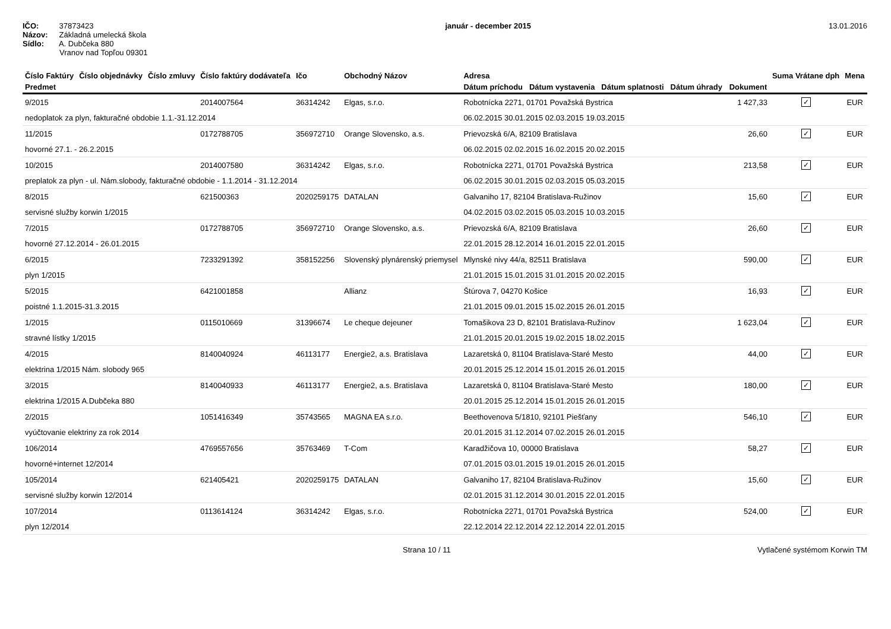IČO: 37873423
Názov: Základná umelecká škola
Sídlo: A. Dubčeka 880
Vranov nad Topľou 09301
január - december 2015 13.01.2016
| Číslo Faktúry | Číslo objednávky | Číslo zmluvy | Číslo faktúry dodávateľa | Ičo | Obchodný Názov | Adresa | | Suma Vrátane dph | Mena |
| --- | --- | --- | --- | --- | --- | --- | --- | --- | --- |
| Predmet | | | | | | Dátum príchodu Dátum vystavenia Dátum splatnosti Dátum úhrady | Dokument | | |
| 9/2015 | | | 2014007564 | 36314242 | Elgas, s.r.o. | Robotnícka 2271, 01701 Považská Bystrica | 1 427,33 | ✓ | EUR |
| nedoplatok za plyn, fakturačné obdobie 1.1.-31.12.2014 | | | | | | 06.02.2015 30.01.2015 02.03.2015 19.03.2015 | | | |
| 11/2015 | | | 0172788705 | 356972710 | Orange Slovensko, a.s. | Prievozská 6/A, 82109 Bratislava | 26,60 | ✓ | EUR |
| hovorné 27.1. - 26.2.2015 | | | | | | 06.02.2015 02.02.2015 16.02.2015 20.02.2015 | | | |
| 10/2015 | | | 2014007580 | 36314242 | Elgas, s.r.o. | Robotnícka 2271, 01701 Považská Bystrica | 213,58 | ✓ | EUR |
| preplatok za plyn - ul. Nám.slobody, fakturačné obdobie - 1.1.2014 - 31.12.2014 | | | | | | 06.02.2015 30.01.2015 02.03.2015 05.03.2015 | | | |
| 8/2015 | | | 621500363 | 2020259175 | DATALAN | Galvaniho 17, 82104 Bratislava-Ružinov | 15,60 | ✓ | EUR |
| servisné služby korwin 1/2015 | | | | | | 04.02.2015 03.02.2015 05.03.2015 10.03.2015 | | | |
| 7/2015 | | | 0172788705 | 356972710 | Orange Slovensko, a.s. | Prievozská 6/A, 82109 Bratislava | 26,60 | ✓ | EUR |
| hovorné 27.12.2014 - 26.01.2015 | | | | | | 22.01.2015 28.12.2014 16.01.2015 22.01.2015 | | | |
| 6/2015 | | | 7233291392 | 358152256 | Slovenský plynárenský priemysel | Mlynské nivy 44/a, 82511 Bratislava | 590,00 | ✓ | EUR |
| plyn 1/2015 | | | | | | 21.01.2015 15.01.2015 31.01.2015 20.02.2015 | | | |
| 5/2015 | | | 6421001858 | | Allianz | Štúrova 7, 04270 Košice | 16,93 | ✓ | EUR |
| poistné 1.1.2015-31.3.2015 | | | | | | 21.01.2015 09.01.2015 15.02.2015 26.01.2015 | | | |
| 1/2015 | | | 0115010669 | 31396674 | Le cheque dejeuner | Tomašikova 23 D, 82101 Bratislava-Ružinov | 1 623,04 | ✓ | EUR |
| stravné lístky 1/2015 | | | | | | 21.01.2015 20.01.2015 19.02.2015 18.02.2015 | | | |
| 4/2015 | | | 8140040924 | 46113177 | Energie2, a.s. Bratislava | Lazaretská 0, 81104 Bratislava-Staré Mesto | 44,00 | ✓ | EUR |
| elektrina 1/2015 Nám. slobody 965 | | | | | | 20.01.2015 25.12.2014 15.01.2015 26.01.2015 | | | |
| 3/2015 | | | 8140040933 | 46113177 | Energie2, a.s. Bratislava | Lazaretská 0, 81104 Bratislava-Staré Mesto | 180,00 | ✓ | EUR |
| elektrina 1/2015 A.Dubčeka 880 | | | | | | 20.01.2015 25.12.2014 15.01.2015 26.01.2015 | | | |
| 2/2015 | | | 1051416349 | 35743565 | MAGNA EA s.r.o. | Beethovenova 5/1810, 92101 Piešťany | 546,10 | ✓ | EUR |
| vyúčtovanie elektriny za rok 2014 | | | | | | 20.01.2015 31.12.2014 07.02.2015 26.01.2015 | | | |
| 106/2014 | | | 4769557656 | 35763469 | T-Com | Karadžičova 10, 00000 Bratislava | 58,27 | ✓ | EUR |
| hovorné+internet 12/2014 | | | | | | 07.01.2015 03.01.2015 19.01.2015 26.01.2015 | | | |
| 105/2014 | | | 621405421 | 2020259175 | DATALAN | Galvaniho 17, 82104 Bratislava-Ružinov | 15,60 | ✓ | EUR |
| servisné služby korwin 12/2014 | | | | | | 02.01.2015 31.12.2014 30.01.2015 22.01.2015 | | | |
| 107/2014 | | | 0113614124 | 36314242 | Elgas, s.r.o. | Robotnícka 2271, 01701 Považská Bystrica | 524,00 | ✓ | EUR |
| plyn 12/2014 | | | | | | 22.12.2014 22.12.2014 22.12.2014 22.01.2015 | | | |
Strana 10 / 11 Vytlačené systémom Korwin TM